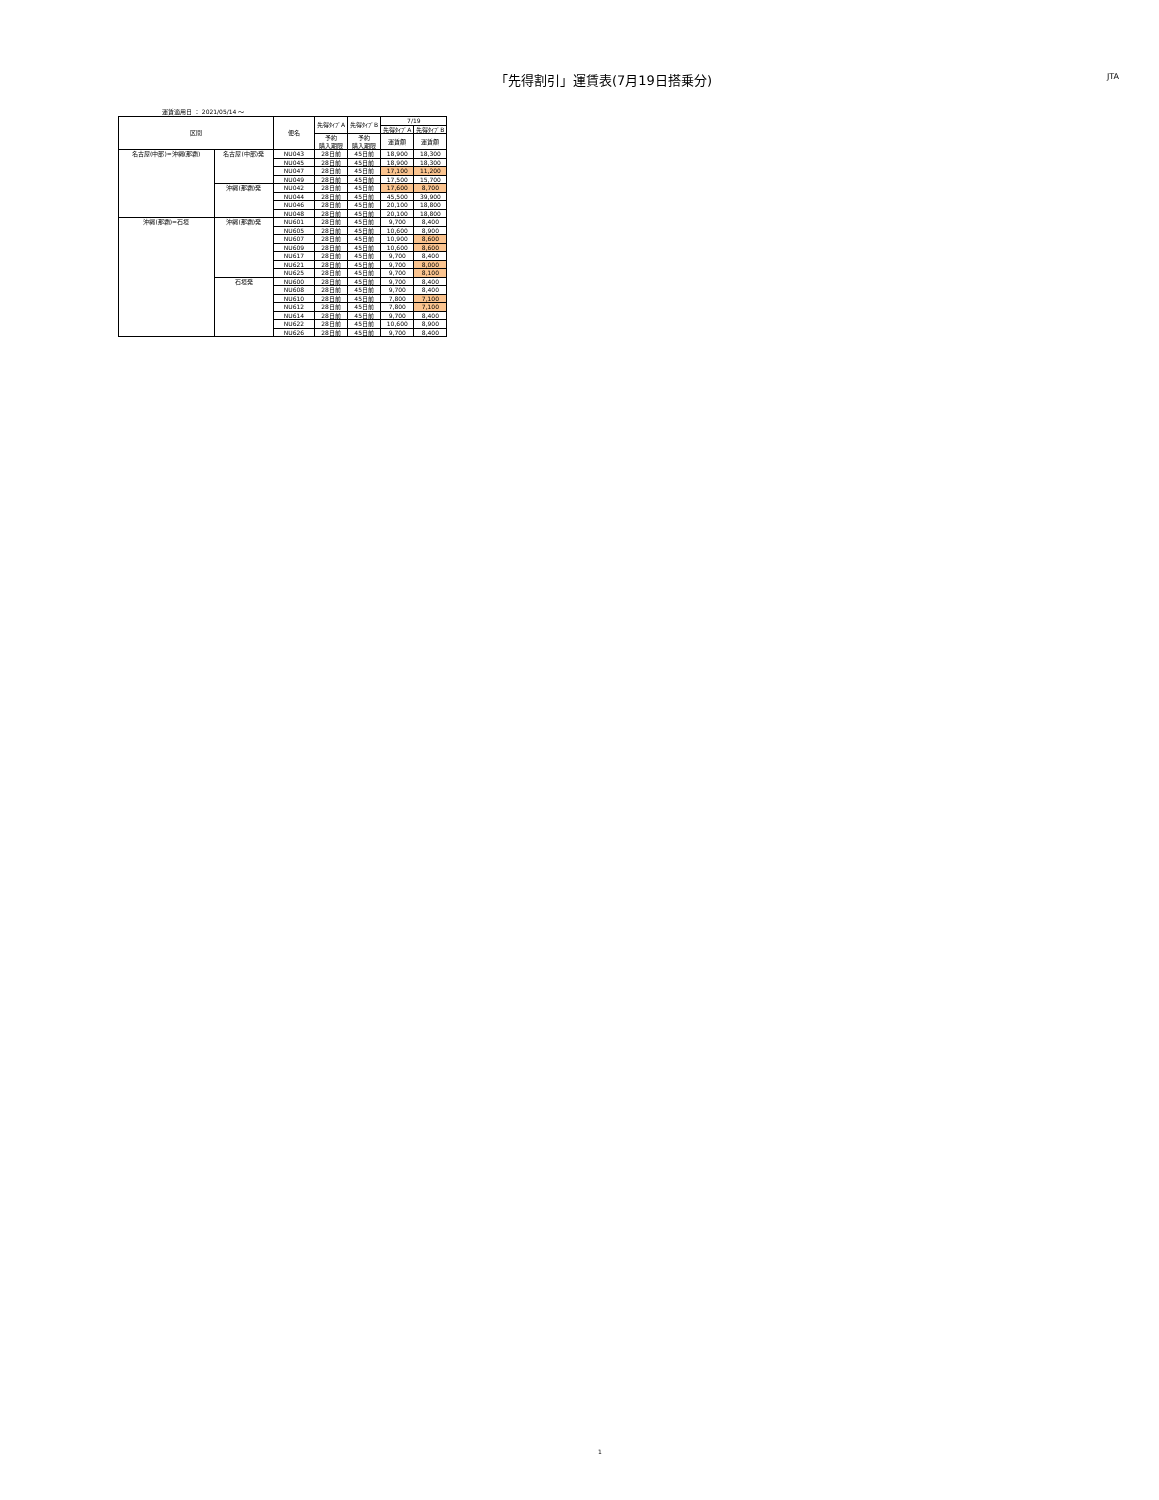「先得割引」運賃表(7月19日搭乗分)
JTA
運賃適用日 ： 2021/05/14 ～
| 区間 | | 便名 | 先得ﾀｲﾌﾟA | 先得ﾀｲﾌﾟB | 7/19 | |
| --- | --- | --- | --- | --- | --- | --- |
| | | | | | 先得ﾀｲﾌﾟA | 先得ﾀｲﾌﾟB |
| | | | 予約 購入期限 | 予約 購入期限 | 運賃額 | 運賃額 |
| 名古屋(中部)=沖縄(那覇) | 名古屋(中部)発 | NU043 | 28日前 | 45日前 | 18,900 | 18,300 |
| | | NU045 | 28日前 | 45日前 | 18,900 | 18,300 |
| | | NU047 | 28日前 | 45日前 | 17,100 | 11,200 |
| | | NU049 | 28日前 | 45日前 | 17,500 | 15,700 |
| | 沖縄(那覇)発 | NU042 | 28日前 | 45日前 | 17,600 | 8,700 |
| | | NU044 | 28日前 | 45日前 | 45,500 | 39,900 |
| | | NU046 | 28日前 | 45日前 | 20,100 | 18,800 |
| | | NU048 | 28日前 | 45日前 | 20,100 | 18,800 |
| 沖縄(那覇)=石垣 | 沖縄(那覇)発 | NU601 | 28日前 | 45日前 | 9,700 | 8,400 |
| | | NU605 | 28日前 | 45日前 | 10,600 | 8,900 |
| | | NU607 | 28日前 | 45日前 | 10,900 | 8,600 |
| | | NU609 | 28日前 | 45日前 | 10,600 | 8,600 |
| | | NU617 | 28日前 | 45日前 | 9,700 | 8,400 |
| | | NU621 | 28日前 | 45日前 | 9,700 | 8,000 |
| | | NU625 | 28日前 | 45日前 | 9,700 | 8,100 |
| | 石垣発 | NU600 | 28日前 | 45日前 | 9,700 | 8,400 |
| | | NU608 | 28日前 | 45日前 | 9,700 | 8,400 |
| | | NU610 | 28日前 | 45日前 | 7,800 | 7,100 |
| | | NU612 | 28日前 | 45日前 | 7,800 | 7,100 |
| | | NU614 | 28日前 | 45日前 | 9,700 | 8,400 |
| | | NU622 | 28日前 | 45日前 | 10,600 | 8,900 |
| | | NU626 | 28日前 | 45日前 | 9,700 | 8,400 |
1